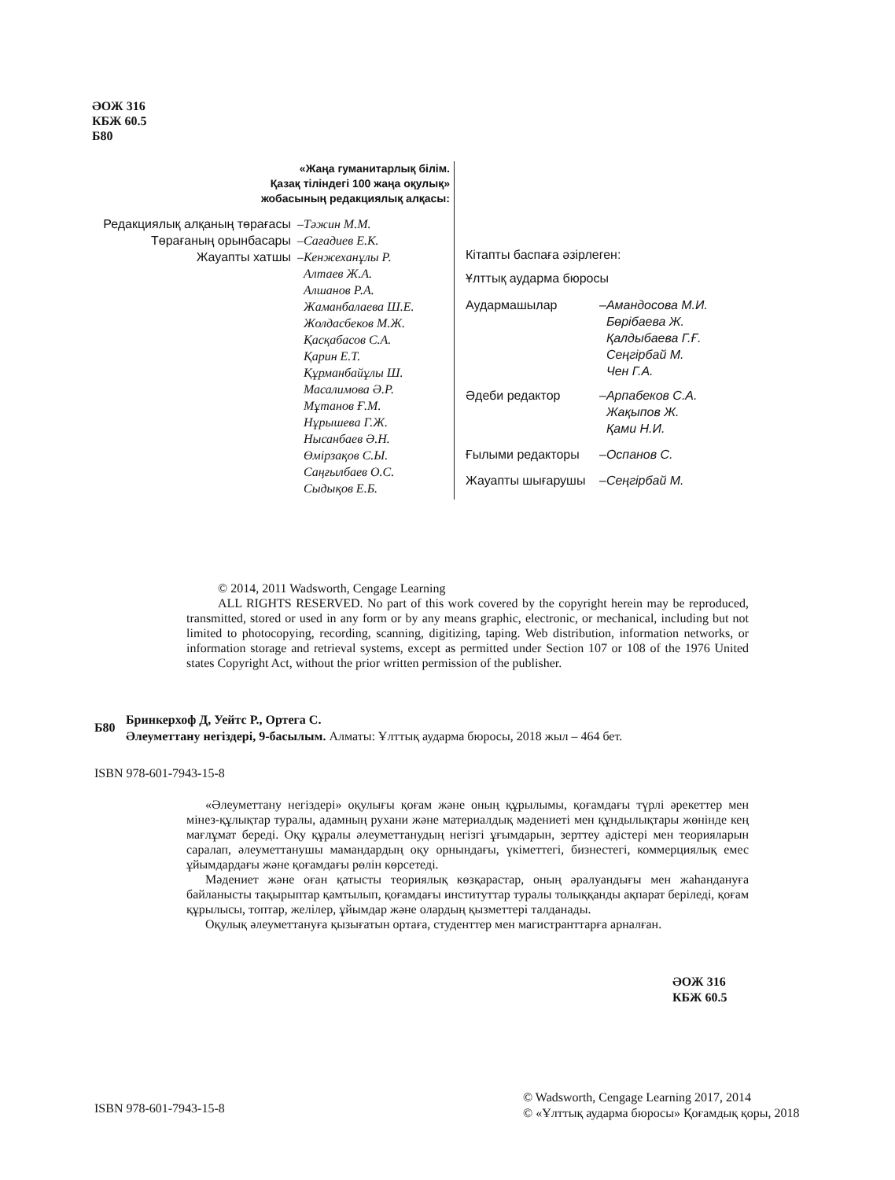ӘОЖ 316
КБЖ 60.5
Б80
«Жаңа гуманитарлық білім.
Қазақ тіліндегі 100 жаңа оқулық»
жобасының редакциялық алқасы:
| Редакциялық алқаның төрағасы | – | Тәжин М.М. |
| Төрағаның орынбасары | – | Сағадиев Е.К. |
| Жауапты хатшы | – | Кенжеханұлы Р. Алтаев Ж.А. Алшанов Р.А. Жаманбалаева Ш.Е. Жолдасбеков М.Ж. Қасқабасов С.А. Қарин Е.Т. Құрманбайұлы Ш. Масалимова Ә.Р. Мұтанов Ғ.М. Нұрышева Г.Ж. Нысанбаев Ә.Н. Өмірзақов С.Ы. Саңғылбаев О.С. Сыдықов Е.Б. |
Кітапты баспаға әзірлеген:
Ұлттық аударма бюросы
| Аудармашылар | – | Амандосова М.И. Бөрібаева Ж. Қалдыбаева Г.Ғ. Сеңгірбай М. Чен Г.А. |
| Әдеби редактор | – | Арпабеков С.А. Жақыпов Ж. Қами Н.И. |
| Ғылыми редакторы | – | Оспанов С. |
| Жауапты шығарушы | – | Сеңгірбай М. |
© 2014, 2011 Wadsworth, Cengage Learning
ALL RIGHTS RESERVED. No part of this work covered by the copyright herein may be reproduced, transmitted, stored or used in any form or by any means graphic, electronic, or mechanical, including but not limited to photocopying, recording, scanning, digitizing, taping. Web distribution, information networks, or information storage and retrieval systems, except as permitted under Section 107 or 108 of the 1976 United states Copyright Act, without the prior written permission of the publisher.
| Б80 | Бринкерхоф Д, Уейтс Р., Ортега С. Әлеуметтану негіздері, 9-басылым. Алматы: Ұлттық аударма бюросы, 2018 жыл – 464 бет. |
ISBN 978-601-7943-15-8
«Әлеуметтану негіздері» оқулығы қоғам және оның құрылымы, қоғамдағы түрлі әрекеттер мен мінез-құлықтар туралы, адамның рухани және материалдық мәдениеті мен құндылықтары жөнінде кең мағлұмат береді. Оқу құралы әлеуметтанудың негізгі ұғымдарын, зерттеу әдістері мен теорияларын саралап, әлеуметтанушы мамандардың оқу орнындағы, үкіметтегі, бизнестегі, коммерциялық емес ұйымдардағы және қоғамдағы рөлін көрсетеді.
Мәдениет және оған қатысты теориялық көзқарастар, оның әралуандығы мен жаһандануға байланысты тақырыптар қамтылып, қоғамдағы институттар туралы толыққанды ақпарат беріледі, қоғам құрылысы, топтар, желілер, ұйымдар және олардың қызметтері талданады.
Оқулық әлеуметтануға қызығатын ортаға, студенттер мен магистранттарға арналған.
ӘОЖ 316
КБЖ 60.5
ISBN 978-601-7943-15-8
© Wadsworth, Cengage Learning 2017, 2014
© «Ұлттық аударма бюросы» Қоғамдық қоры, 2018